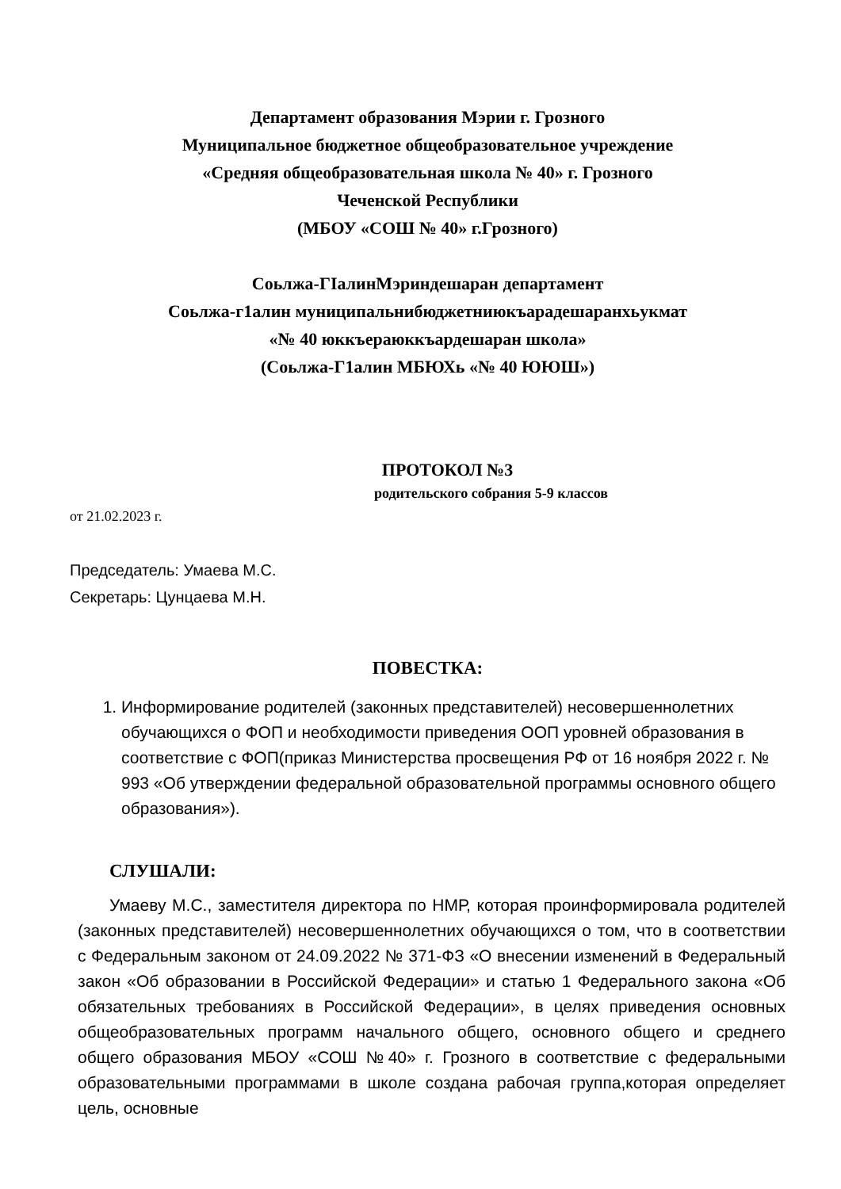Департамент образования Мэрии г. Грозного
Муниципальное бюджетное общеобразовательное учреждение
«Средняя общеобразовательная школа № 40» г. Грозного
Чеченской Республики
(МБОУ «СОШ № 40» г.Грозного)
Соьлжа-ГIалинМэриндешаран департамент
Соьлжа-г1алин муниципальнибюджетниюкъарадешаранхьукмат
«№ 40 юккъераюккъардешаран школа»
(Соьлжа-Г1алин МБЮХь «№ 40 ЮЮШ»)
ПРОТОКОЛ №3
родительского собрания 5-9 классов
от 21.02.2023 г.
Председатель: Умаева М.С.
Секретарь: Цунцаева М.Н.
ПОВЕСТКА:
1. Информирование родителей (законных представителей) несовершеннолетних обучающихся о ФОП и необходимости приведения ООП уровней образования в соответствие с ФОП(приказ Министерства просвещения РФ от 16 ноября 2022 г. № 993 «Об утверждении федеральной образовательной программы основного общего образования»).
СЛУШАЛИ:
Умаеву М.С., заместителя директора по НМР, которая проинформировала родителей (законных представителей) несовершеннолетних обучающихся о том, что в соответствии с Федеральным законом от 24.09.2022 № 371-ФЗ «О внесении изменений в Федеральный закон «Об образовании в Российской Федерации» и статью 1 Федерального закона «Об обязательных требованиях в Российской Федерации», в целях приведения основных общеобразовательных программ начального общего, основного общего и среднего общего образования МБОУ «СОШ №40» г. Грозного в соответствие с федеральными образовательными программами в школе создана рабочая группа,которая определяет цель, основные